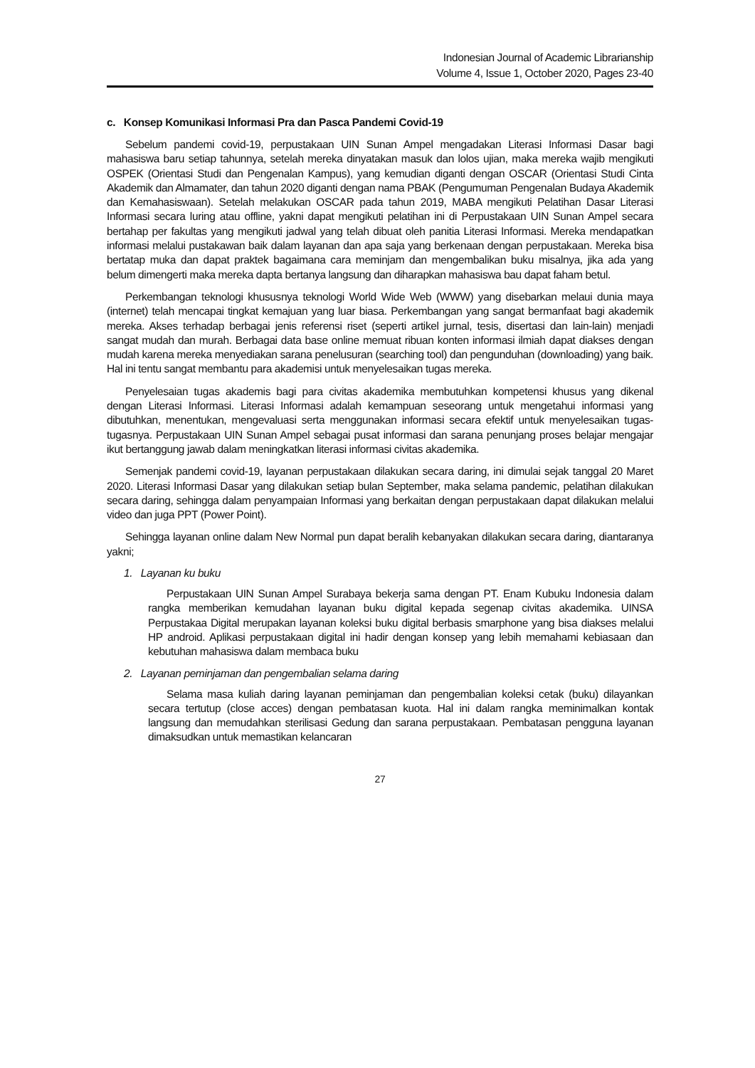Indonesian Journal of Academic Librarianship
Volume 4, Issue 1, October 2020, Pages 23-40
c. Konsep Komunikasi Informasi Pra dan Pasca Pandemi Covid-19
Sebelum pandemi covid-19, perpustakaan UIN Sunan Ampel mengadakan Literasi Informasi Dasar bagi mahasiswa baru setiap tahunnya, setelah mereka dinyatakan masuk dan lolos ujian, maka mereka wajib mengikuti OSPEK (Orientasi Studi dan Pengenalan Kampus), yang kemudian diganti dengan OSCAR (Orientasi Studi Cinta Akademik dan Almamater, dan tahun 2020 diganti dengan nama PBAK (Pengumuman Pengenalan Budaya Akademik dan Kemahasiswaan). Setelah melakukan OSCAR pada tahun 2019, MABA mengikuti Pelatihan Dasar Literasi Informasi secara luring atau offline, yakni dapat mengikuti pelatihan ini di Perpustakaan UIN Sunan Ampel secara bertahap per fakultas yang mengikuti jadwal yang telah dibuat oleh panitia Literasi Informasi. Mereka mendapatkan informasi melalui pustakawan baik dalam layanan dan apa saja yang berkenaan dengan perpustakaan. Mereka bisa bertatap muka dan dapat praktek bagaimana cara meminjam dan mengembalikan buku misalnya, jika ada yang belum dimengerti maka mereka dapta bertanya langsung dan diharapkan mahasiswa bau dapat faham betul.
Perkembangan teknologi khususnya teknologi World Wide Web (WWW) yang disebarkan melaui dunia maya (internet) telah mencapai tingkat kemajuan yang luar biasa. Perkembangan yang sangat bermanfaat bagi akademik mereka. Akses terhadap berbagai jenis referensi riset (seperti artikel jurnal, tesis, disertasi dan lain-lain) menjadi sangat mudah dan murah. Berbagai data base online memuat ribuan konten informasi ilmiah dapat diakses dengan mudah karena mereka menyediakan sarana penelusuran (searching tool) dan pengunduhan (downloading) yang baik. Hal ini tentu sangat membantu para akademisi untuk menyelesaikan tugas mereka.
Penyelesaian tugas akademis bagi para civitas akademika membutuhkan kompetensi khusus yang dikenal dengan Literasi Informasi. Literasi Informasi adalah kemampuan seseorang untuk mengetahui informasi yang dibutuhkan, menentukan, mengevaluasi serta menggunakan informasi secara efektif untuk menyelesaikan tugas-tugasnya. Perpustakaan UIN Sunan Ampel sebagai pusat informasi dan sarana penunjang proses belajar mengajar ikut bertanggung jawab dalam meningkatkan literasi informasi civitas akademika.
Semenjak pandemi covid-19, layanan perpustakaan dilakukan secara daring, ini dimulai sejak tanggal 20 Maret 2020. Literasi Informasi Dasar yang dilakukan setiap bulan September, maka selama pandemic, pelatihan dilakukan secara daring, sehingga dalam penyampaian Informasi yang berkaitan dengan perpustakaan dapat dilakukan melalui video dan juga PPT (Power Point).
Sehingga layanan online dalam New Normal pun dapat beralih kebanyakan dilakukan secara daring, diantaranya yakni;
1. Layanan ku buku
Perpustakaan UIN Sunan Ampel Surabaya bekerja sama dengan PT. Enam Kubuku Indonesia dalam rangka memberikan kemudahan layanan buku digital kepada segenap civitas akademika. UINSA Perpustakaa Digital merupakan layanan koleksi buku digital berbasis smarphone yang bisa diakses melalui HP android. Aplikasi perpustakaan digital ini hadir dengan konsep yang lebih memahami kebiasaan dan kebutuhan mahasiswa dalam membaca buku
2. Layanan peminjaman dan pengembalian selama daring
Selama masa kuliah daring layanan peminjaman dan pengembalian koleksi cetak (buku) dilayankan secara tertutup (close acces) dengan pembatasan kuota. Hal ini dalam rangka meminimalkan kontak langsung dan memudahkan sterilisasi Gedung dan sarana perpustakaan. Pembatasan pengguna layanan dimaksudkan untuk memastikan kelancaran
27